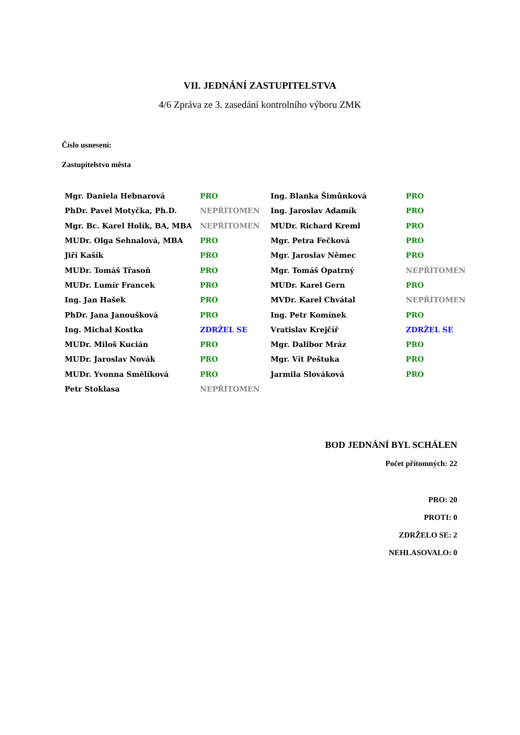VII. JEDNÁNÍ ZASTUPITELSTVA
4/6 Zpráva ze 3. zasedání kontrolního výboru ZMK
Číslo usnesení:
Zastupitelstvo města
| Mgr. Daniela Hebnarová | PRO | Ing. Blanka Šimůnková | PRO |
| PhDr. Pavel Motyčka, Ph.D. | NEPŘÍTOMEN | Ing. Jaroslav Adamík | PRO |
| Mgr. Bc. Karel Holík, BA, MBA | NEPŘÍTOMEN | MUDr. Richard Kreml | PRO |
| MUDr. Olga Sehnalová, MBA | PRO | Mgr. Petra Fečková | PRO |
| Jiří Kašík | PRO | Mgr. Jaroslav Němec | PRO |
| MUDr. Tomáš Třasoň | PRO | Mgr. Tomáš Opatrný | NEPŘÍTOMEN |
| MUDr. Lumír Francek | PRO | MUDr. Karel Gern | PRO |
| Ing. Jan Hašek | PRO | MVDr. Karel Chvátal | NEPŘÍTOMEN |
| PhDr. Jana Janoušková | PRO | Ing. Petr Komínek | PRO |
| Ing. Michal Kostka | ZDRŽEL SE | Vratislav Krejčíř | ZDRŽEL SE |
| MUDr. Miloš Kucián | PRO | Mgr. Dalibor Mráz | PRO |
| MUDr. Jaroslav Novák | PRO | Mgr. Vít Peštuka | PRO |
| MUDr. Yvonna Smělíková | PRO | Jarmila Slováková | PRO |
| Petr Stoklasa | NEPŘÍTOMEN | | |
BOD JEDNÁNÍ BYL SCHÁLEN
Počet přítomných: 22
PRO: 20
PROTI: 0
ZDRŽELO SE: 2
NEHLASOVALO: 0